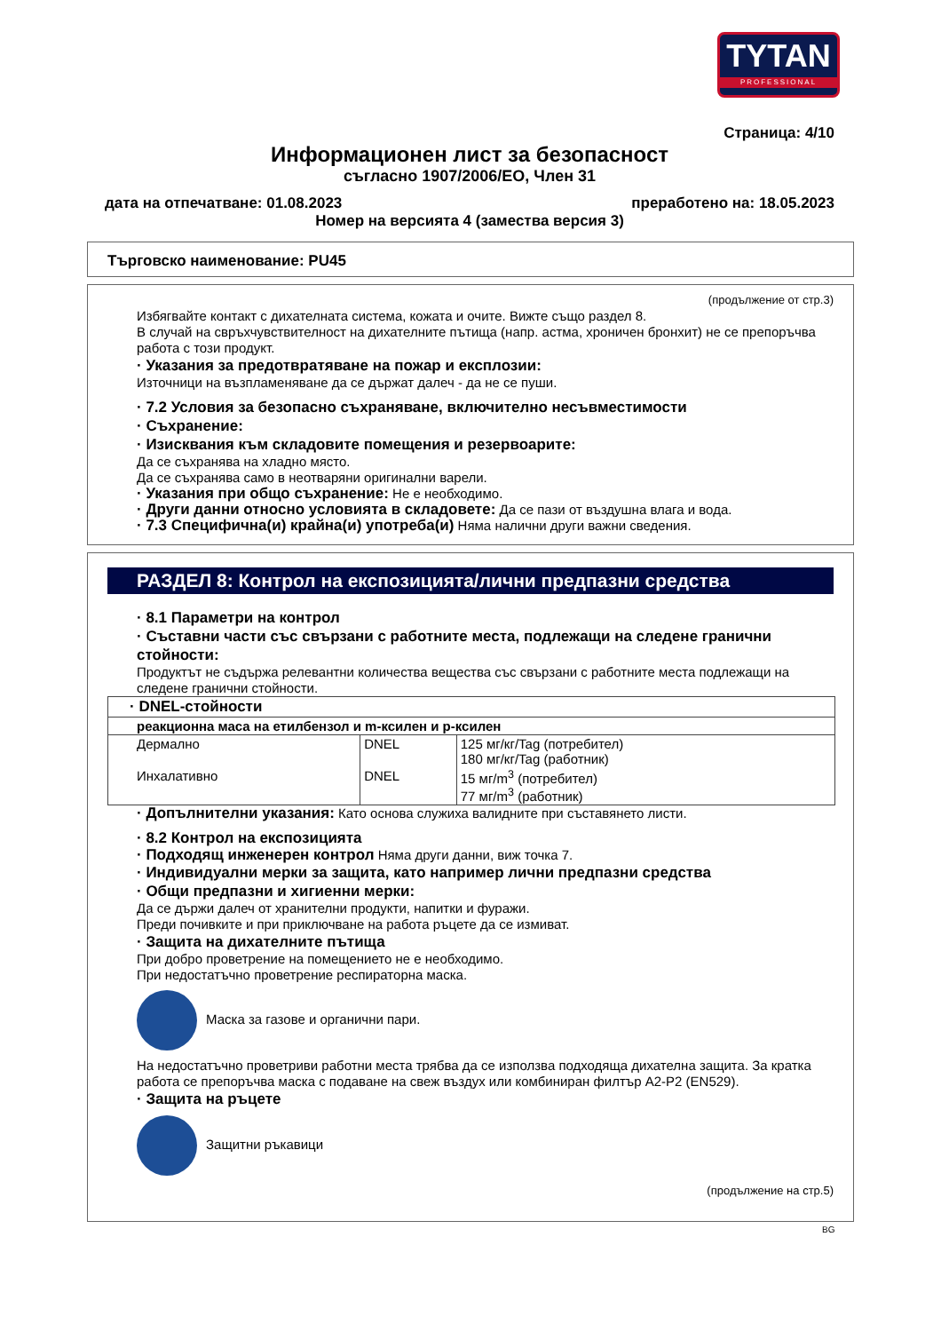TYTAN
PROFESSIONAL
Страница: 4/10
Информационен лист за безопасност
съгласно 1907/2006/ЕО, Член 31
дата на отпечатване: 01.08.2023 преработено на: 18.05.2023
Номер на версията 4 (замества версия 3)
Търговско наименование: PU45
(продължение от стр.3)
Избягвайте контакт с дихателната система, кожата и очите. Вижте също раздел 8.
В случай на свръхчувствителност на дихателните пътища (напр. астма, хроничен бронхит) не се препоръчва работа с този продукт.
· Указания за предотвратяване на пожар и експлозии:
Източници на възпламеняване да се държат далеч - да не се пуши.
· 7.2 Условия за безопасно съхраняване, включително несъвместимости
· Съхранение:
· Изисквания към складовите помещения и резервоарите:
Да се съхранява на хладно място.
Да се съхранява само в неотваряни оригинални варели.
· Указания при общо съхранение: Не е необходимо.
· Други данни относно условията в складовете: Да се пази от въздушна влага и вода.
· 7.3 Специфична(и) крайна(и) употреба(и) Няма налични други важни сведения.
РАЗДЕЛ 8: Контрол на експозицията/лични предпазни средства
· 8.1 Параметри на контрол
· Съставни части със свързани с работните места, подлежащи на следене гранични стойности:
Продуктът не съдържа релевантни количества вещества със свързани с работните места подлежащи на следене гранични стойности.
| · DNEL-стойности | | |
| реакционна маса на етилбензол и m-ксилен и p-ксилен | | |
| Дермално | DNEL | 125 мг/кг/Tag (потребител) 180 мг/кг/Tag (работник) |
| Инхалативно | DNEL | 15 мг/m<sup>3</sup> (потребител) 77 мг/m<sup>3</sup> (работник) |
· Допълнителни указания: Като основа служиха валидните при съставянето листи.
· 8.2 Контрол на експозицията
· Подходящ инженерен контрол Няма други данни, виж точка 7.
· Индивидуални мерки за защита, като например лични предпазни средства
· Общи предпазни и хигиенни мерки:
Да се държи далеч от хранителни продукти, напитки и фуражи.
Преди почивките и при приключване на работа ръцете да се измиват.
· Защита на дихателните пътища
При добро проветрение на помещението не е необходимо.
При недостатъчно проветрение респираторна маска.
Маска за газове и органични пари.
На недостатъчно проветриви работни места трябва да се използва подходяща дихателна защита. За кратка работа се препоръчва маска с подаване на свеж въздух или комбиниран филтър A2-P2 (EN529).
· Защита на ръцете
Защитни ръкавици
(продължение на стр.5)
BG